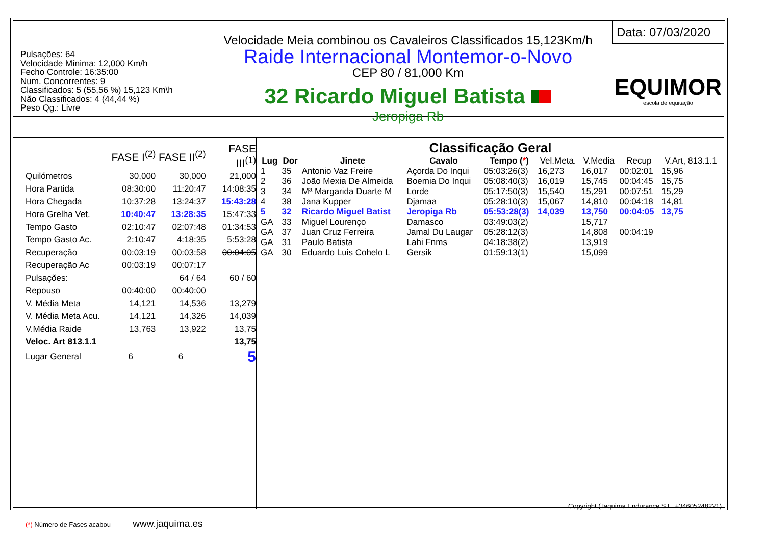Pulsações: 64
Velocidade Mínima: 12,000 Km/h
Fecho Controle: 16:35:00
Num. Concorrentes: 9
Classificados: 5 (55,56 %) 15,123 Km\h
Não Classificados: 4 (44,44 %)
Peso Qg.: Livre
Velocidade Meia combinou os Cavaleiros Classificados 15,123Km/h
Raide Internacional Montemor-o-Novo
CEP 80 / 81,000 Km
32 Ricardo Miguel Batista
Jeropiga Rb
Data: 07/03/2020
EQUIMOR
escola de equitação
| | FASE I<sup>(2)</sup> | FASE II<sup>(2)</sup> | FASE III<sup>(1)</sup> |
| Quilómetros | 30,000 | 30,000 | 21,000 |
| Hora Partida | 08:30:00 | 11:20:47 | 14:08:35 |
| Hora Chegada | 10:37:28 | 13:24:37 | 15:43:28 |
| Hora Grelha Vet. | 10:40:47 | 13:28:35 | 15:47:33 |
| Tempo Gasto | 02:10:47 | 02:07:48 | 01:34:53 |
| Tempo Gasto Ac. | 2:10:47 | 4:18:35 | 5:53:28 |
| Recuperação | 00:03:19 | 00:03:58 | 00:04:05 |
| Recuperação Ac | 00:03:19 | 00:07:17 | |
| Pulsações: | | 64 / 64 | 60 / 60 |
| Repouso | 00:40:00 | 00:40:00 | |
| V. Média Meta | 14,121 | 14,536 | 13,279 |
| V. Média Meta Acu. | 14,121 | 14,326 | 14,039 |
| V.Média Raide | 13,763 | 13,922 | 13,75 |
| Veloc. Art 813.1.1 | | | 13,75 |
| Lugar General | 6 | 6 | 5 |
(*) Número de Fases acabou www.jaquima.es
Classificação Geral
| Lug | Dor | Jinete | Cavalo | Tempo ( * ) | Vel.Meta. | V.Media | Recup | V.Art, 813.1.1 |
| --- | --- | --- | --- | --- | --- | --- | --- | --- |
| 1 | 35 | Antonio Vaz Freire | Açorda Do Inqui | 05:03:26(3) | 16,273 | 16,017 | 00:02:01 | 15,96 |
| 2 | 36 | João Mexia De Almeida | Boemia Do Inqui | 05:08:40(3) | 16,019 | 15,745 | 00:04:45 | 15,75 |
| 3 | 34 | Mª Margarida Duarte M | Lorde | 05:17:50(3) | 15,540 | 15,291 | 00:07:51 | 15,29 |
| 4 | 38 | Jana Kupper | Djamaa | 05:28:10(3) | 15,067 | 14,810 | 00:04:18 | 14,81 |
| 5 | 32 | Ricardo Miguel Batist | Jeropiga Rb | 05:53:28(3) | 14,039 | 13,750 | 00:04:05 | 13,75 |
| GA | 33 | Miguel Lourenço | Damasco | 03:49:03(2) | | 15,717 | | |
| GA | 37 | Juan Cruz Ferreira | Jamal Du Laugar | 05:28:12(3) | | 14,808 | 00:04:19 | |
| GA | 31 | Paulo Batista | Lahi Fnms | 04:18:38(2) | | 13,919 | | |
| GA | 30 | Eduardo Luis Cohelo L | Gersik | 01:59:13(1) | | 15,099 | | |
Copyright (Jaquima Endurance S.L. +34605248221)